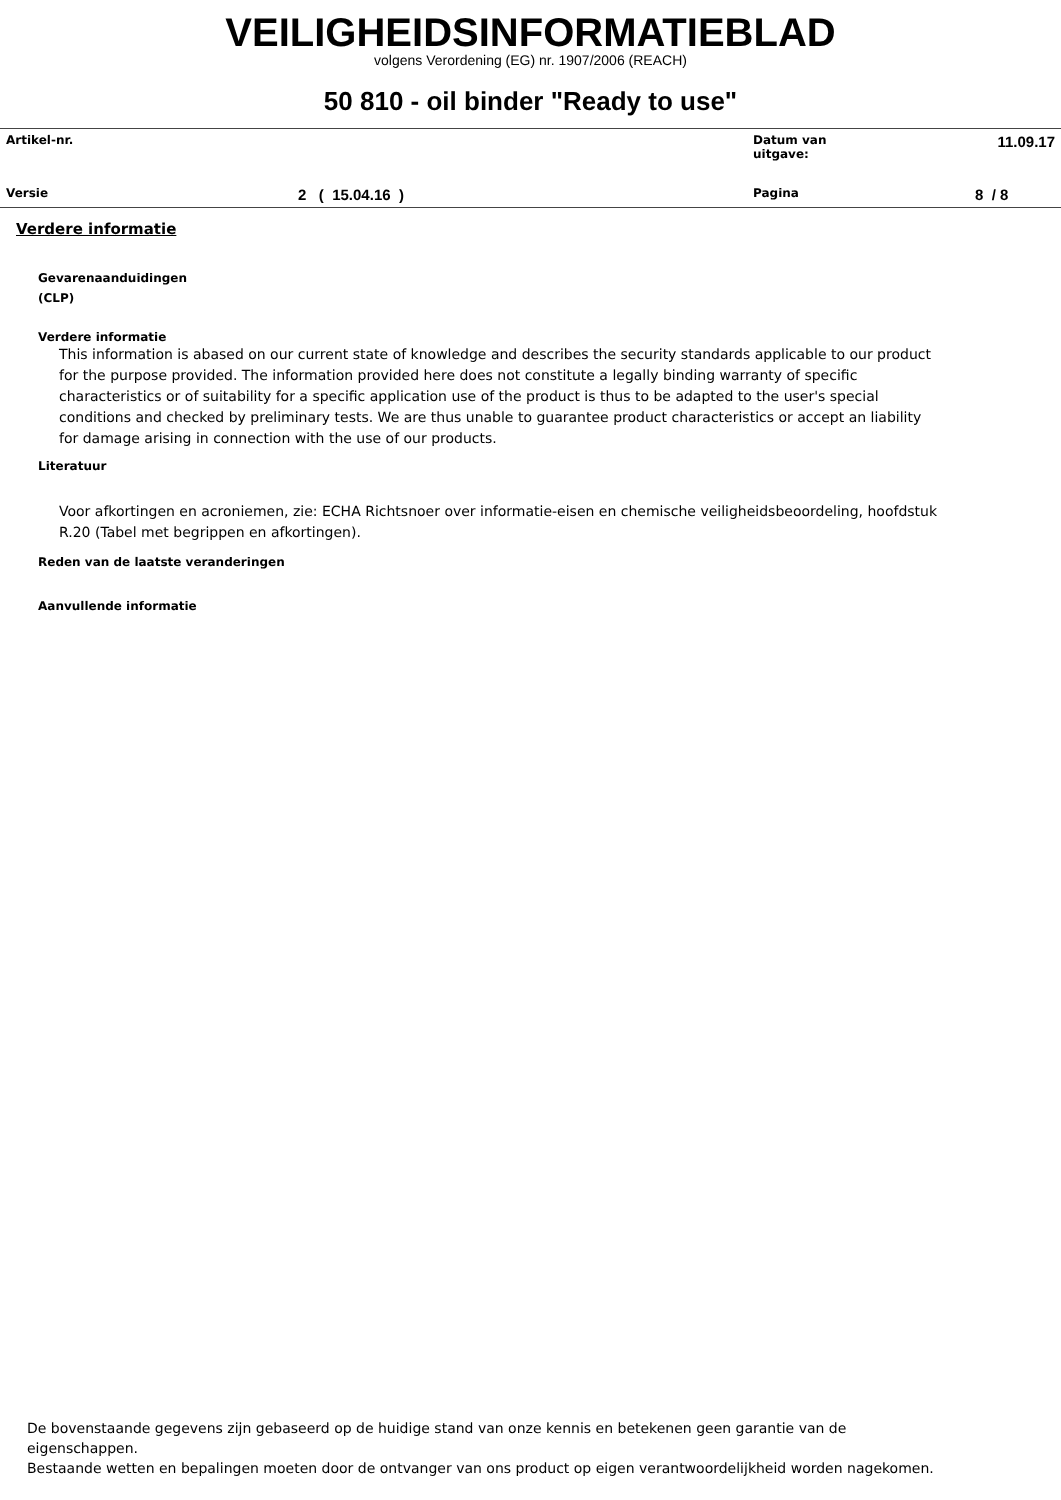VEILIGHEIDSINFORMATIEBLAD
volgens Verordening (EG) nr. 1907/2006 (REACH)
50 810 - oil binder "Ready to use"
| Artikel-nr. | | Datum van uitgave: | 11.09.17 |
| Versie | 2 ( 15.04.16 ) | Pagina | 8 / 8 |
Verdere informatie
Gevarenaanduidingen
(CLP)
Verdere informatie
This information is abased on our current state of knowledge and describes the security standards applicable to our product for the purpose provided. The information provided here does not constitute a legally binding warranty of specific characteristics or of suitability for a specific application use of the product is thus to be adapted to the user's special conditions and checked by preliminary tests. We are thus unable to guarantee product characteristics or accept an liability for damage arising in connection with the use of our products.
Literatuur
Voor afkortingen en acroniemen, zie: ECHA Richtsnoer over informatie-eisen en chemische veiligheidsbeoordeling, hoofdstuk R.20 (Tabel met begrippen en afkortingen).
Reden van de laatste veranderingen
Aanvullende informatie
De bovenstaande gegevens zijn gebaseerd op de huidige stand van onze kennis en betekenen geen garantie van de
eigenschappen.
Bestaande wetten en bepalingen moeten door de ontvanger van ons product op eigen verantwoordelijkheid worden nagekomen.